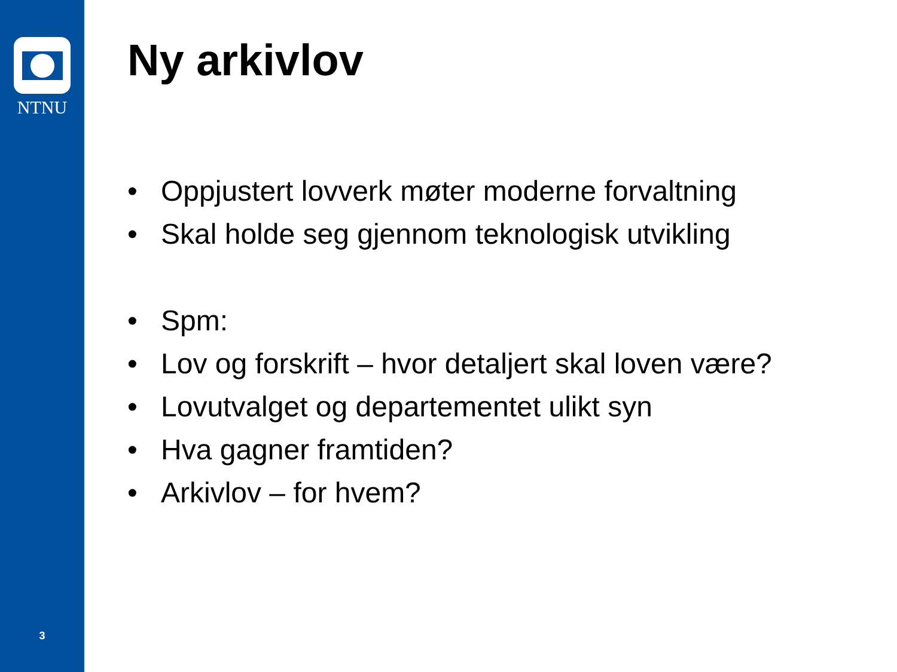NTNU
3
Ny arkivlov
• Oppjustert lovverk møter moderne forvaltning
• Skal holde seg gjennom teknologisk utvikling
• Spm:
• Lov og forskrift – hvor detaljert skal loven være?
• Lovutvalget og departementet ulikt syn
• Hva gagner framtiden?
• Arkivlov – for hvem?